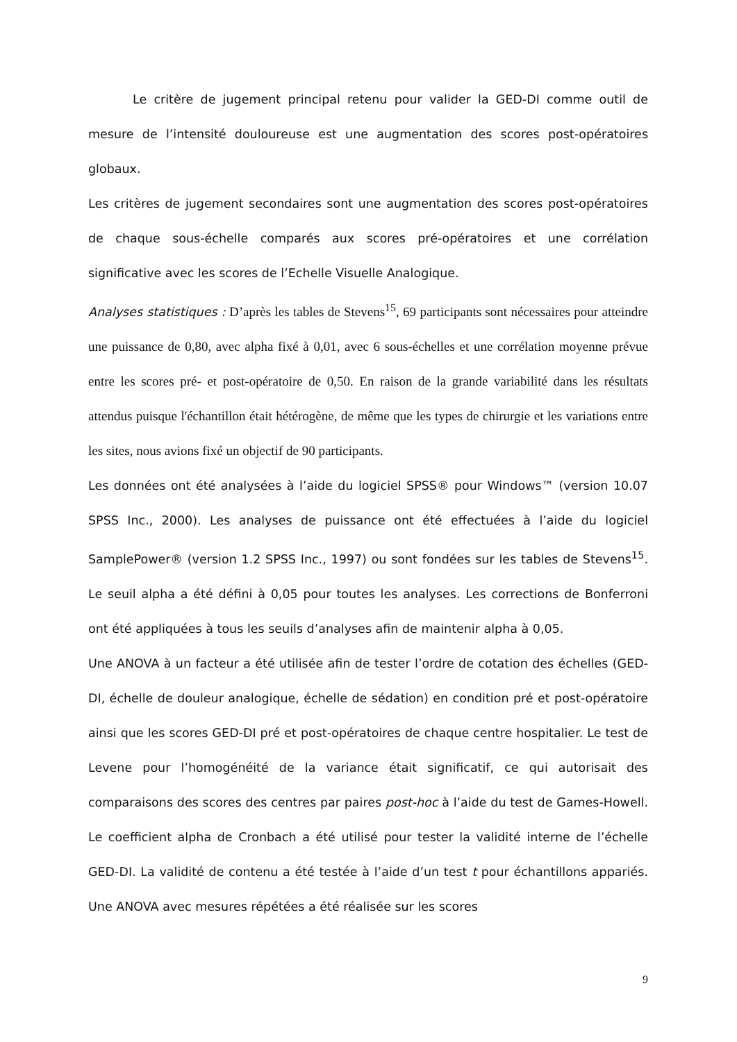Le critère de jugement principal retenu pour valider la GED-DI comme outil de mesure de l’intensité douloureuse est une augmentation des scores post-opératoires globaux.
Les critères de jugement secondaires sont une augmentation des scores post-opératoires de chaque sous-échelle comparés aux scores pré-opératoires et une corrélation significative avec les scores de l’Echelle Visuelle Analogique.
Analyses statistiques : D’après les tables de Stevens<sup>15</sup>, 69 participants sont nécessaires pour atteindre une puissance de 0,80, avec alpha fixé à 0,01, avec 6 sous-échelles et une corrélation moyenne prévue entre les scores pré- et post-opératoire de 0,50. En raison de la grande variabilité dans les résultats attendus puisque l'échantillon était hétérogène, de même que les types de chirurgie et les variations entre les sites, nous avions fixé un objectif de 90 participants.
Les données ont été analysées à l’aide du logiciel SPSS® pour Windows™ (version 10.07 SPSS Inc., 2000). Les analyses de puissance ont été effectuées à l’aide du logiciel SamplePower® (version 1.2 SPSS Inc., 1997) ou sont fondées sur les tables de Stevens<sup>15</sup>. Le seuil alpha a été défini à 0,05 pour toutes les analyses. Les corrections de Bonferroni ont été appliquées à tous les seuils d’analyses afin de maintenir alpha à 0,05.
Une ANOVA à un facteur a été utilisée afin de tester l’ordre de cotation des échelles (GED-DI, échelle de douleur analogique, échelle de sédation) en condition pré et post-opératoire ainsi que les scores GED-DI pré et post-opératoires de chaque centre hospitalier. Le test de Levene pour l’homogénéité de la variance était significatif, ce qui autorisait des comparaisons des scores des centres par paires post-hoc à l’aide du test de Games-Howell. Le coefficient alpha de Cronbach a été utilisé pour tester la validité interne de l’échelle GED-DI. La validité de contenu a été testée à l’aide d’un test t pour échantillons appariés. Une ANOVA avec mesures répétées a été réalisée sur les scores
9